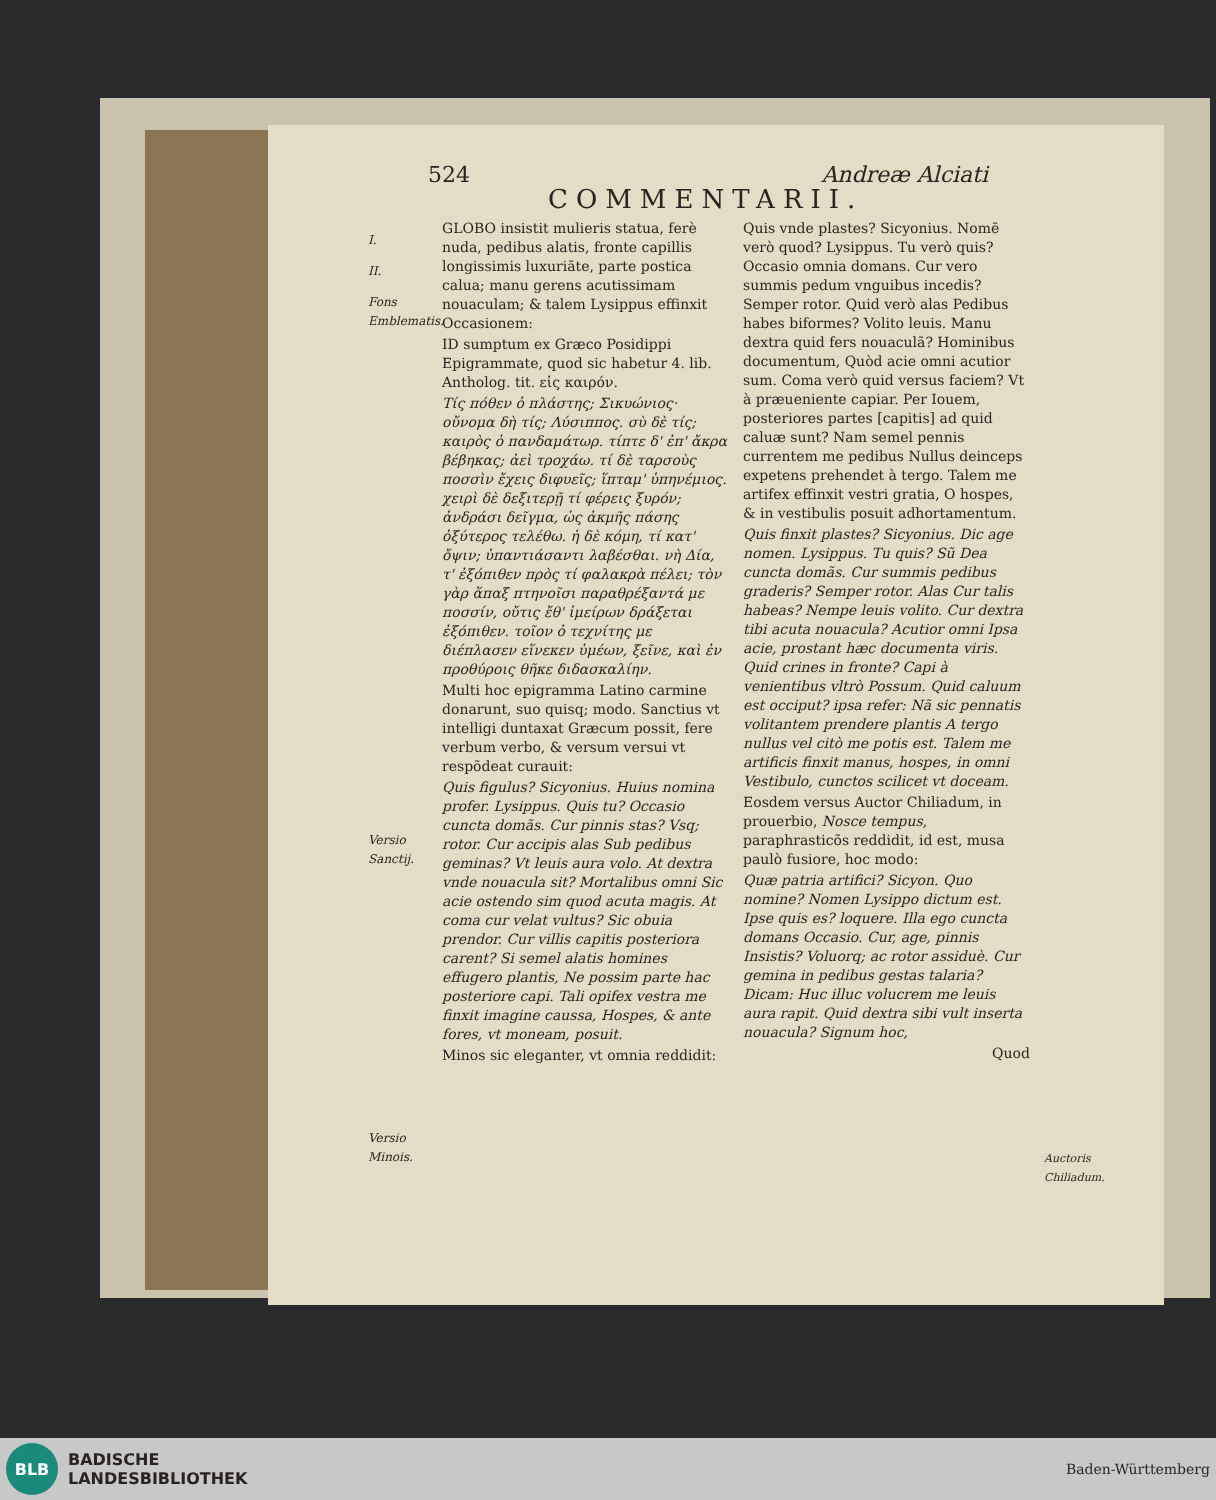524 Andreæ Alciati
COMMENTARII.
I.
II.
Fons Emblematis.
Versio Sanctij.
Versio Minois.
GLOBO insistit mulieris statua, ferè nuda, pedibus alatis, fronte capillis longissimis luxuriãte, parte postica calua; manu gerens acutissimam nouaculam; & talem Lysippus effinxit Occasionem:
ID sumptum ex Græco Posidippi Epigrammate, quod sic habetur 4. lib. Antholog. tit. εἰς καιρόν.
Τίς πόθεν ὁ πλάστης; Σικυώνιος· οὔνομα δὴ τίς; Λύσιππος. σὺ δὲ τίς; καιρὸς ὁ πανδαμάτωρ. τίπτε δ' ἐπ' ἄκρα βέβηκας; ἀεὶ τροχάω. τί δὲ ταρσοὺς ποσσὶν ἔχεις διφυεῖς; ἵπταμ' ὑπηνέμιος. χειρὶ δὲ δεξιτερῇ τί φέρεις ξυρόν; ἀνδράσι δεῖγμα, ὡς ἀκμῆς πάσης ὀξύτερος τελέθω. ἡ δὲ κόμη, τί κατ' ὄψιν; ὑπαντιάσαντι λαβέσθαι. νὴ Δία, τ' ἐξόπιθεν πρὸς τί φαλακρὰ πέλει; τὸν γὰρ ἅπαξ πτηνοῖσι παραθρέξαντά με ποσσίν, οὔτις ἔθ' ἱμείρων δράξεται ἐξόπιθεν. τοῖον ὁ τεχνίτης με διέπλασεν εἵνεκεν ὑμέων, ξεῖνε, καὶ ἐν προθύροις θῆκε διδασκαλίην.
Multi hoc epigramma Latino carmine donarunt, suo quisq; modo. Sanctius vt intelligi duntaxat Græcum possit, fere verbum verbo, & versum versui vt respõdeat curauit:
Quis figulus? Sicyonius. Huius nomina profer. Lysippus. Quis tu? Occasio cuncta domãs. Cur pinnis stas? Vsq; rotor. Cur accipis alas Sub pedibus geminas? Vt leuis aura volo. At dextra vnde nouacula sit? Mortalibus omni Sic acie ostendo sim quod acuta magis. At coma cur velat vultus? Sic obuia prendor. Cur villis capitis posteriora carent? Si semel alatis homines effugero plantis, Ne possim parte hac posteriore capi. Tali opifex vestra me finxit imagine caussa, Hospes, & ante fores, vt moneam, posuit.
Minos sic eleganter, vt omnia reddidit:
Quis vnde plastes? Sicyonius. Nomẽ verò quod? Lysippus. Tu verò quis? Occasio omnia domans. Cur vero summis pedum vnguibus incedis? Semper rotor. Quid verò alas Pedibus habes biformes? Volito leuis. Manu dextra quid fers nouaculã? Hominibus documentum, Quòd acie omni acutior sum. Coma verò quid versus faciem? Vt à præueniente capiar. Per Iouem, posteriores partes [capitis] ad quid caluæ sunt? Nam semel pennis currentem me pedibus Nullus deinceps expetens prehendet à tergo. Talem me artifex effinxit vestri gratia, O hospes, & in vestibulis posuit adhortamentum.
Quis finxit plastes? Sicyonius. Dic age nomen. Lysippus. Tu quis? Sũ Dea cuncta domãs. Cur summis pedibus graderis? Semper rotor. Alas Cur talis habeas? Nempe leuis volito. Cur dextra tibi acuta nouacula? Acutior omni Ipsa acie, prostant hæc documenta viris. Quid crines in fronte? Capi à venientibus vltrò Possum. Quid caluum est occiput? ipsa refer: Nã sic pennatis volitantem prendere plantis A tergo nullus vel citò me potis est. Talem me artificis finxit manus, hospes, in omni Vestibulo, cunctos scilicet vt doceam.
Eosdem versus Auctor Chiliadum, in prouerbio, Nosce tempus, paraphrasticõs reddidit, id est, musa paulò fusiore, hoc modo:
Quæ patria artifici? Sicyon. Quo nomine? Nomen Lysippo dictum est. Ipse quis es? loquere. Illa ego cuncta domans Occasio. Cur, age, pinnis Insistis? Voluorq; ac rotor assiduè. Cur gemina in pedibus gestas talaria? Dicam: Huc illuc volucrem me leuis aura rapit. Quid dextra sibi vult inserta nouacula? Signum hoc,
Quod
Auctoris Chiliadum.
BLB
BADISCHE
LANDESBIBLIOTHEK
Baden-Württemberg